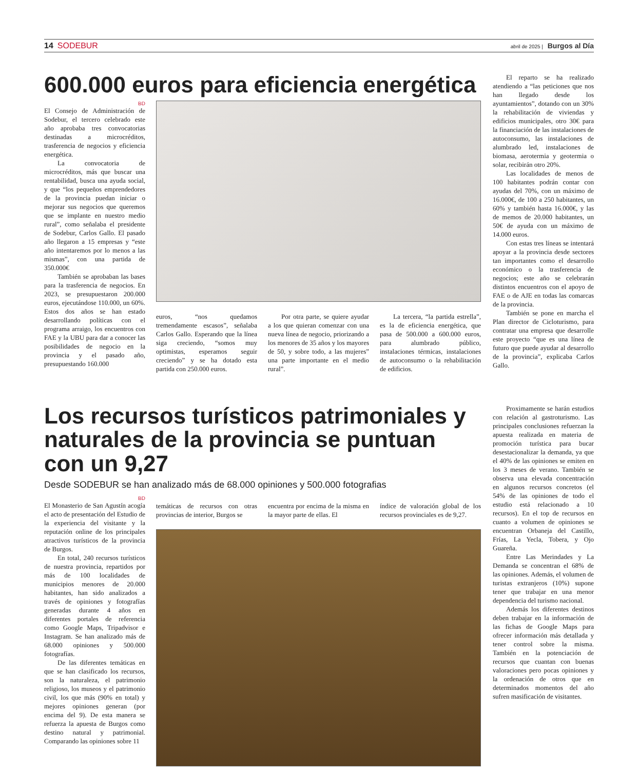14 SODEBUR
abril de 2025 | Burgos al Día
600.000 euros para eficiencia energética
BD
El Consejo de Administración de Sodebur, el tercero celebrado este año aprobaba tres convocatorias destinadas a microcréditos, trasferencia de negocios y eficiencia energética.
La convocatoria de microcréditos, más que buscar una rentabilidad, busca una ayuda social, y que “los pequeños emprendedores de la provincia puedan iniciar o mejorar sus negocios que queremos que se implante en nuestro medio rural”, como señalaba el presidente de Sodebur, Carlos Gallo. El pasado año llegaron a 15 empresas y “este año intentaremos por lo menos a las mismas”, con una partida de 350.000€
También se aprobaban las bases para la trasferencia de negocios. En 2023, se presupuestaron 200.000 euros, ejecutándose 110.000, un 60%. Estos dos años se han estado desarrollando políticas con el programa arraigo, los encuentros con FAE y la UBU para dar a conocer las posibilidades de negocio en la provincia y el pasado año, presupuestando 160.000
euros, “nos quedamos tremendamente escasos”, señalaba Carlos Gallo. Esperando que la línea siga creciendo, “somos muy optimistas, esperamos seguir creciendo” y se ha dotado esta partida con 250.000 euros.
Por otra parte, se quiere ayudar a los que quieran comenzar con una nueva línea de negocio, priorizando a los menores de 35 años y los mayores de 50, y sobre todo, a las mujeres” una parte importante en el medio rural”.
La tercera, “la partida estrella”, es la de eficiencia energética, que pasa de 500.000 a 600.000 euros, para alumbrado público, instalaciones térmicas, instalaciones de autoconsumo o la rehabilitación de edificios.
El reparto se ha realizado atendiendo a “las peticiones que nos han llegado desde los ayuntamientos”, dotando con un 30% la rehabilitación de viviendas y edificios municipales, otro 30€ para la financiación de las instalaciones de autoconsumo, las instalaciones de alumbrado led, instalaciones de biomasa, aerotermia y geotermia o solar, recibirán otro 20%.
Las localidades de menos de 100 habitantes podrán contar con ayudas del 70%, con un máximo de 16.000€, de 100 a 250 habitantes, un 60% y también hasta 16.000€, y las de memos de 20.000 habitantes, un 50€ de ayuda con un máximo de 14.000 euros.
Con estas tres líneas se intentará apoyar a la provincia desde sectores tan importantes como el desarrollo económico o la trasferencia de negocios; este año se celebrarán distintos encuentros con el apoyo de FAE o de AJE en todas las comarcas de la provincia.
También se pone en marcha el Plan director de Cicloturismo, para contratar una empresa que desarrolle este proyecto “que es una línea de futuro que puede ayudar al desarrollo de la provincia”, explicaba Carlos Gallo.
Los recursos turísticos patrimoniales y naturales de la provincia se puntuan con un 9,27
Desde SODEBUR se han analizado más de 68.000 opiniones y 500.000 fotografias
BD
El Monasterio de San Agustín acogía el acto de presentación del Estudio de la experiencia del visitante y la reputación online de los principales atractivos turísticos de la provincia de Burgos.
En total, 240 recursos turísticos de nuestra provincia, repartidos por más de 100 localidades de municipios menores de 20.000 habitantes, han sido analizados a través de opiniones y fotografías generadas durante 4 años en diferentes portales de referencia como Google Maps, Tripadvisor e Instagram. Se han analizado más de 68.000 opiniones y 500.000 fotografías.
De las diferentes temáticas en que se han clasificado los recursos, son la naturaleza, el patrimonio religioso, los museos y el patrimonio civil, los que más (90% en total) y mejores opiniones generan (por encima del 9). De esta manera se refuerza la apuesta de Burgos como destino natural y patrimonial. Comparando las opiniones sobre 11
temáticas de recursos con otras provincias de interior, Burgos se
encuentra por encima de la misma en la mayor parte de ellas. El
índice de valoración global de los recursos provinciales es de 9,27.
Proximamente se harán estudios con relación al gastroturismo. Las principales conclusiones refuerzan la apuesta realizada en materia de promoción turística para bucar desestacionalizar la demanda, ya que el 40% de las opiniones se emiten en los 3 meses de verano. También se observa una elevada concentración en algunos recursos concretos (el 54% de las opiniones de todo el estudio está relacionado a 10 recursos). En el top de recursos en cuanto a volumen de opiniones se encuentran Orbaneja del Castillo, Frías, La Yecla, Tobera, y Ojo Guareña.
Entre Las Merindades y La Demanda se concentran el 68% de las opiniones. Además, el volumen de turistas extranjeros (10%) supone tener que trabajar en una menor dependencia del turismo nacional.
Además los diferentes destinos deben trabajar en la información de las fichas de Google Maps para ofrecer información más detallada y tener control sobre la misma. También en la potenciación de recursos que cuantan con buenas valoraciones pero pocas opiniones y la ordenación de otros que en determinados momentos del año sufren masificación de visitantes.